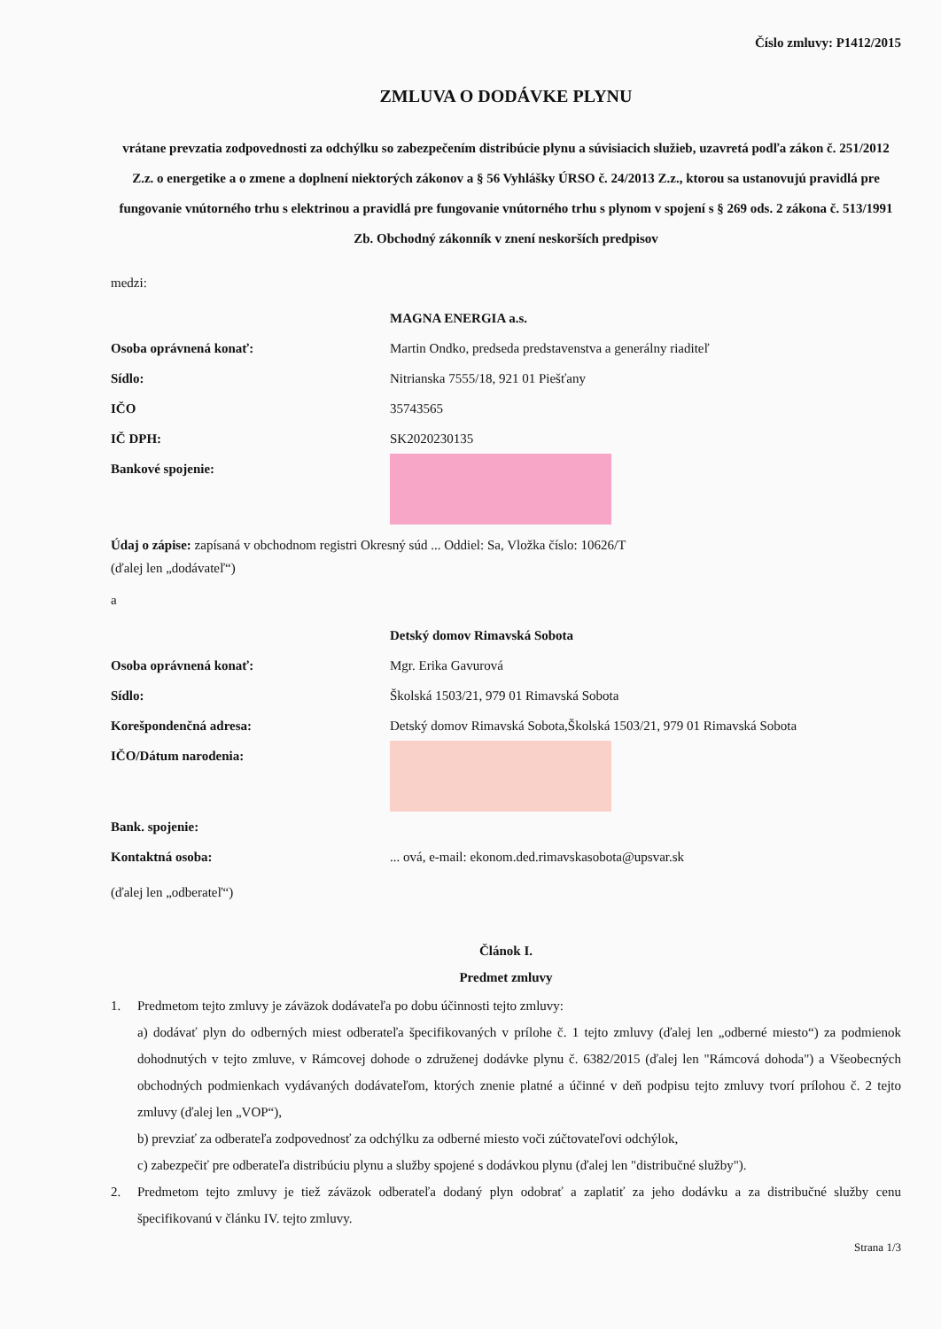Číslo zmluvy: P1412/2015
ZMLUVA O DODÁVKE PLYNU
vrátane prevzatia zodpovednosti za odchýlku so zabezpečením distribúcie plynu a súvisiacich služieb, uzavretá podľa zákon č. 251/2012 Z.z. o energetike a o zmene a doplnení niektorých zákonov a § 56 Vyhlášky ÚRSO č. 24/2013 Z.z., ktorou sa ustanovujú pravidlá pre fungovanie vnútorného trhu s elektrinou a pravidlá pre fungovanie vnútorného trhu s plynom v spojení s § 269 ods. 2 zákona č. 513/1991 Zb. Obchodný zákonník v znení neskorších predpisov
medzi:
MAGNA ENERGIA a.s.
Osoba oprávnená konať: Martin Ondko, predseda predstavenstva a generálny riaditeľ
Sídlo: Nitrianska 7555/18, 921 01 Piešťany
IČO 35743565
IČ DPH: SK2020230135
Bankové spojenie:
Údaj o zápise: zapísaná v obchodnom registri Okresný súd ... Oddiel: Sa, Vložka číslo: 10626/T
(ďalej len „dodávateľ“)
a
Detský domov Rimavská Sobota
Osoba oprávnená konať: Mgr. Erika Gavurová
Sídlo: Školská 1503/21, 979 01 Rimavská Sobota
Korešpondenčná adresa: Detský domov Rimavská Sobota,Školská 1503/21, 979 01 Rimavská Sobota
IČO/Dátum narodenia:
Bank. spojenie:
Kontaktná osoba:... ová, e-mail: ekonom.ded.rimavskasobota@upsvar.sk
(ďalej len „odberateľ“)
Článok I.
Predmet zmluvy
1. Predmetom tejto zmluvy je záväzok dodávateľa po dobu účinnosti tejto zmluvy:
a) dodávať plyn do odberných miest odberateľa špecifikovaných v prílohe č. 1 tejto zmluvy (ďalej len „odberné miesto“) za podmienok dohodnutých v tejto zmluve, v Rámcovej dohode o združenej dodávke plynu č. 6382/2015 (ďalej len "Rámcová dohoda") a Všeobecných obchodných podmienkach vydávaných dodávateľom, ktorých znenie platné a účinné v deň podpisu tejto zmluvy tvorí prílohou č. 2 tejto zmluvy (ďalej len „VOP“),
b) prevziať za odberateľa zodpovednosť za odchýlku za odberné miesto voči zúčtovateľovi odchýlok,
c) zabezpečiť pre odberateľa distribúciu plynu a služby spojené s dodávkou plynu (ďalej len "distribučné služby").
2. Predmetom tejto zmluvy je tiež záväzok odberateľa dodaný plyn odobrať a zaplatiť za jeho dodávku a za distribučné služby cenu špecifikovanú v článku IV. tejto zmluvy.
Strana 1/3